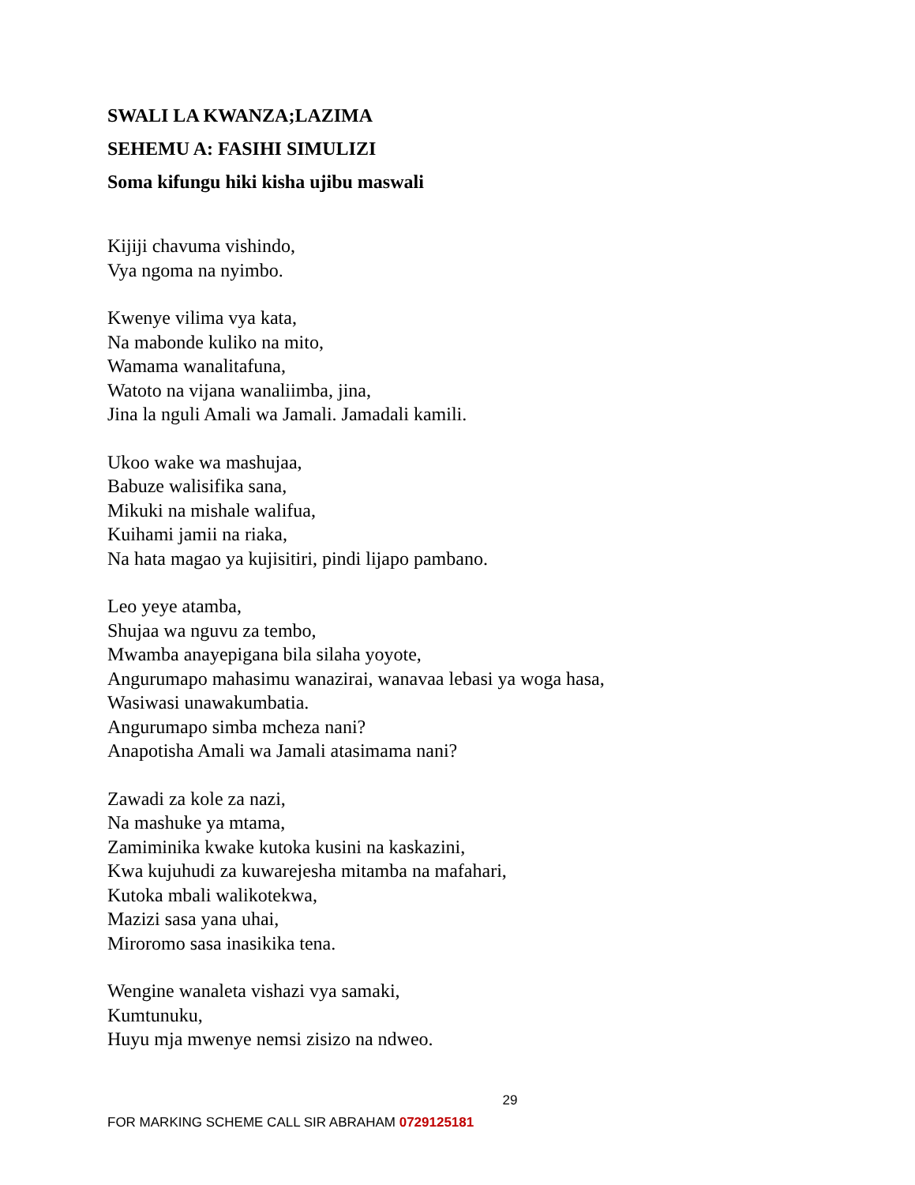SWALI LA KWANZA;LAZIMA
SEHEMU A: FASIHI SIMULIZI
Soma kifungu hiki kisha ujibu maswali
Kijiji chavuma vishindo,
Vya ngoma na nyimbo.
Kwenye vilima vya kata,
Na mabonde kuliko na mito,
Wamama wanalitafuna,
Watoto na vijana wanaliimba, jina,
Jina la nguli Amali wa Jamali. Jamadali kamili.
Ukoo wake wa mashujaa,
Babuze walisifika sana,
Mikuki na mishale walifua,
Kuihami jamii na riaka,
Na hata magao ya kujisitiri, pindi lijapo pambano.
Leo yeye atamba,
Shujaa wa nguvu za tembo,
Mwamba anayepigana bila silaha yoyote,
Angurumapo mahasimu wanazirai, wanavaa lebasi ya woga hasa,
Wasiwasi unawakumbatia.
Angurumapo simba mcheza nani?
Anapotisha Amali wa Jamali atasimama nani?
Zawadi za kole za nazi,
Na mashuke ya mtama,
Zamiminika kwake kutoka kusini na kaskazini,
Kwa kujuhudi za kuwarejesha mitamba na mafahari,
Kutoka mbali walikotekwa,
Mazizi sasa yana uhai,
Miroromo sasa inasikika tena.
Wengine wanaleta vishazi vya samaki,
Kumtunuku,
Huyu mja mwenye nemsi zisizo na ndweo.
29
FOR MARKING SCHEME CALL SIR ABRAHAM 0729125181